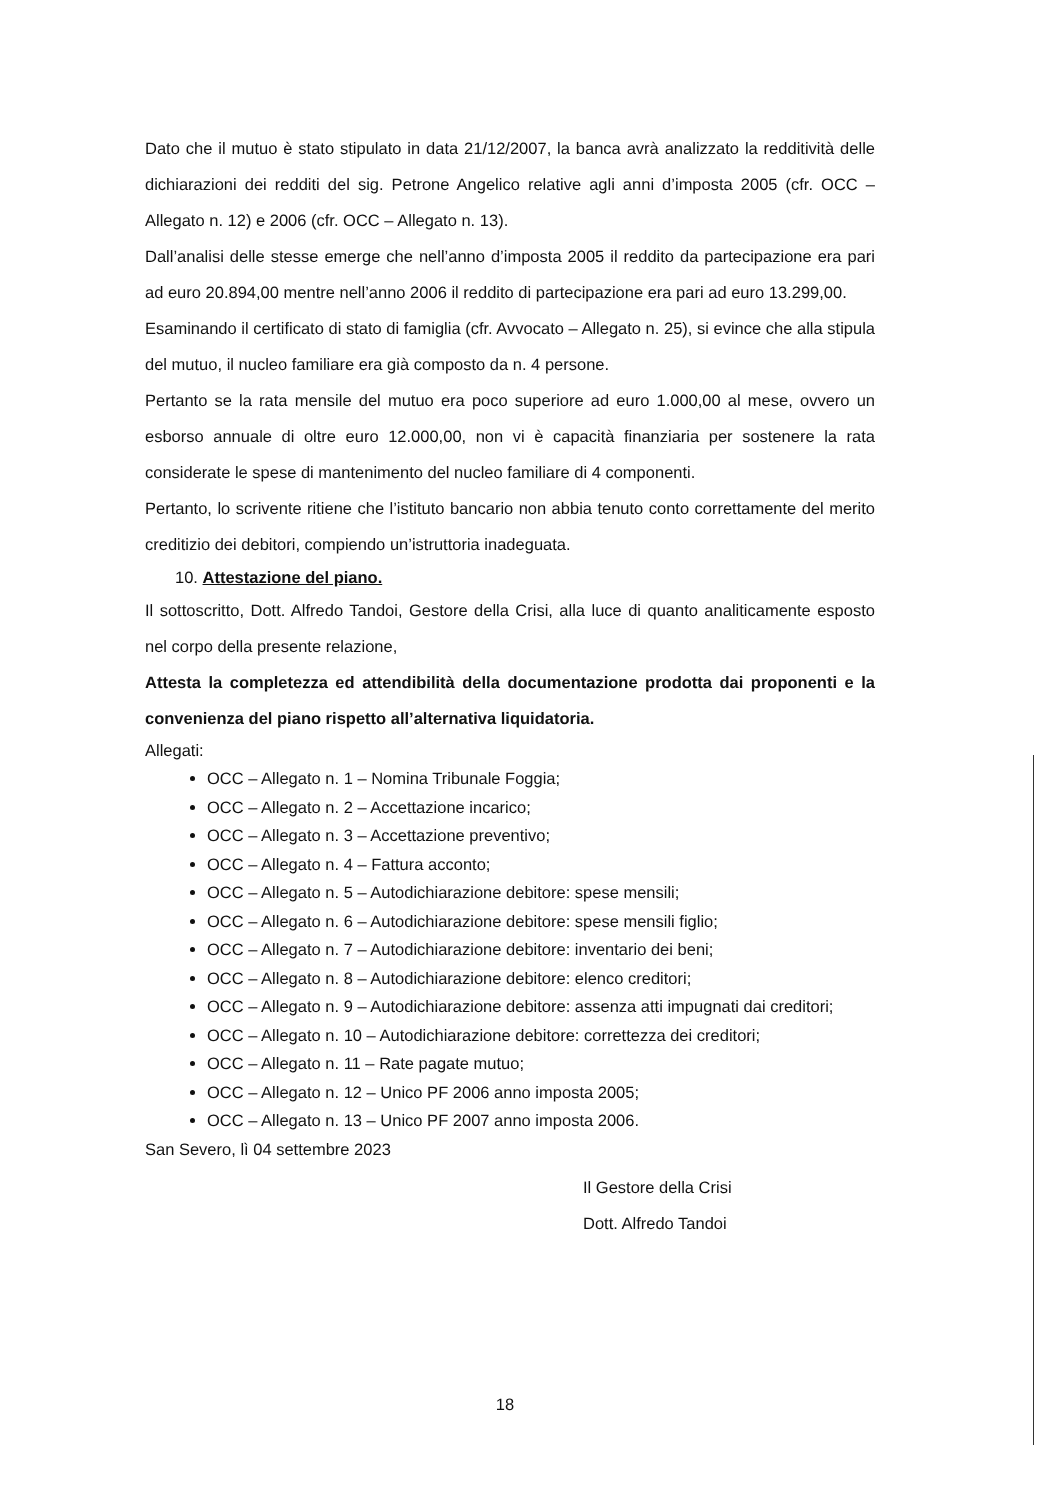Dato che il mutuo è stato stipulato in data 21/12/2007, la banca avrà analizzato la redditività delle dichiarazioni dei redditi del sig. Petrone Angelico relative agli anni d’imposta 2005 (cfr. OCC – Allegato n. 12) e 2006 (cfr. OCC – Allegato n. 13).
Dall’analisi delle stesse emerge che nell’anno d’imposta 2005 il reddito da partecipazione era pari ad euro 20.894,00 mentre nell’anno 2006 il reddito di partecipazione era pari ad euro 13.299,00.
Esaminando il certificato di stato di famiglia (cfr. Avvocato – Allegato n. 25), si evince che alla stipula del mutuo, il nucleo familiare era già composto da n. 4 persone.
Pertanto se la rata mensile del mutuo era poco superiore ad euro 1.000,00 al mese, ovvero un esborso annuale di oltre euro 12.000,00, non vi è capacità finanziaria per sostenere la rata considerate le spese di mantenimento del nucleo familiare di 4 componenti.
Pertanto, lo scrivente ritiene che l’istituto bancario non abbia tenuto conto correttamente del merito creditizio dei debitori, compiendo un’istruttoria inadeguata.
10. Attestazione del piano.
Il sottoscritto, Dott. Alfredo Tandoi, Gestore della Crisi, alla luce di quanto analiticamente esposto nel corpo della presente relazione,
Attesta la completezza ed attendibilità della documentazione prodotta dai proponenti e la convenienza del piano rispetto all’alternativa liquidatoria.
Allegati:
OCC – Allegato n. 1 – Nomina Tribunale Foggia;
OCC – Allegato n. 2 – Accettazione incarico;
OCC – Allegato n. 3 – Accettazione preventivo;
OCC – Allegato n. 4 – Fattura acconto;
OCC – Allegato n. 5 – Autodichiarazione debitore: spese mensili;
OCC – Allegato n. 6 – Autodichiarazione debitore: spese mensili figlio;
OCC – Allegato n. 7 – Autodichiarazione debitore: inventario dei beni;
OCC – Allegato n. 8 – Autodichiarazione debitore: elenco creditori;
OCC – Allegato n. 9 – Autodichiarazione debitore: assenza atti impugnati dai creditori;
OCC – Allegato n. 10 – Autodichiarazione debitore: correttezza dei creditori;
OCC – Allegato n. 11 – Rate pagate mutuo;
OCC – Allegato n. 12 – Unico PF 2006 anno imposta 2005;
OCC – Allegato n. 13 – Unico PF 2007 anno imposta 2006.
San Severo, lì 04 settembre 2023
Il Gestore della Crisi
Dott. Alfredo Tandoi
18